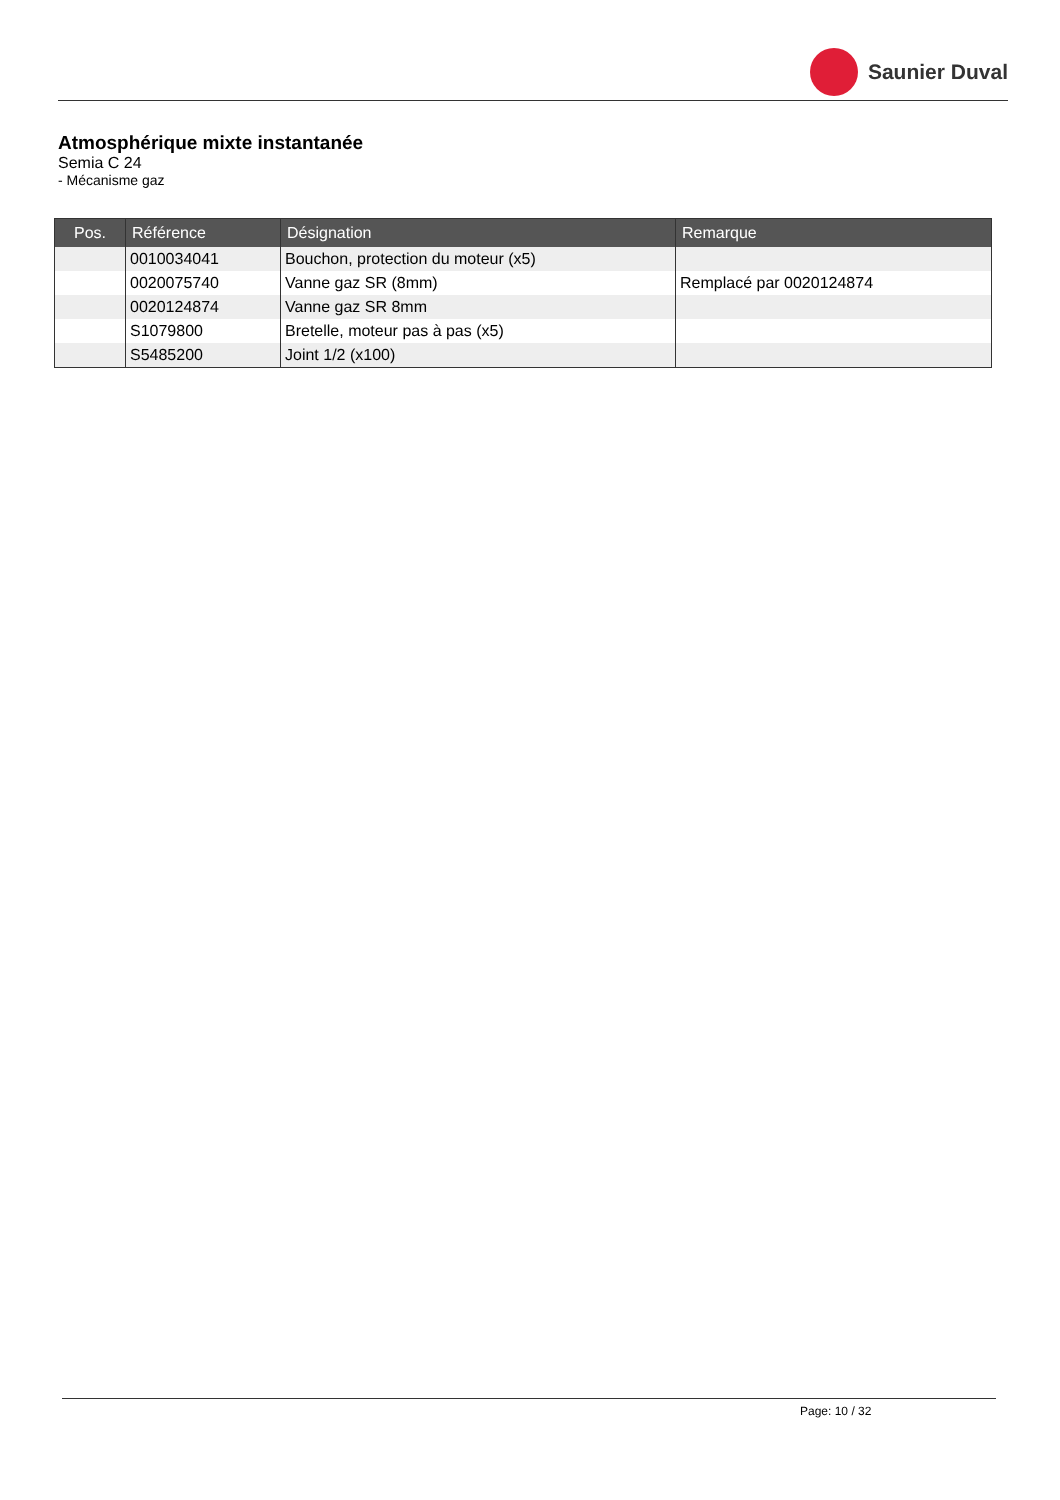Saunier Duval
Atmosphérique mixte instantanée
Semia C 24
- Mécanisme gaz
| Pos. | Référence | Désignation | Remarque |
| --- | --- | --- | --- |
| | 0010034041 | Bouchon, protection du moteur (x5) | |
| | 0020075740 | Vanne gaz SR (8mm) | Remplacé par 0020124874 |
| | 0020124874 | Vanne gaz SR 8mm | |
| | S1079800 | Bretelle, moteur pas à pas (x5) | |
| | S5485200 | Joint 1/2 (x100) | |
Page: 10 / 32